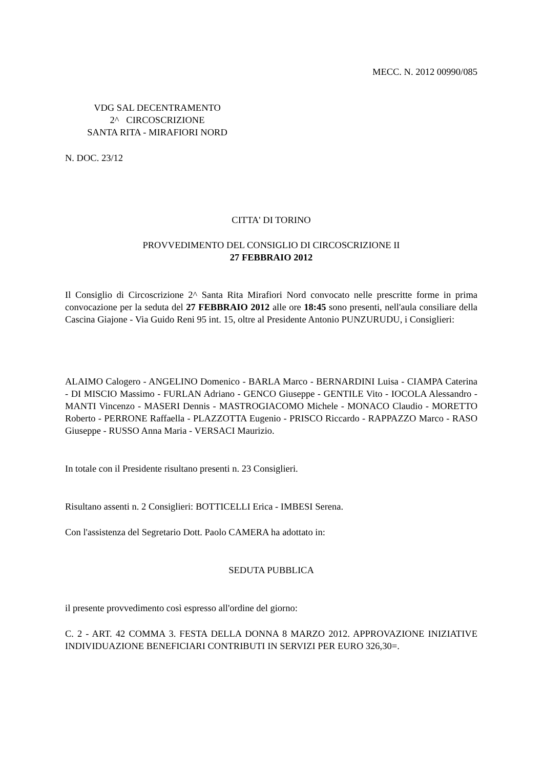MECC. N. 2012 00990/085
VDG SAL DECENTRAMENTO
2^ CIRCOSCRIZIONE
SANTA RITA - MIRAFIORI NORD
N. DOC. 23/12
CITTA' DI TORINO
PROVVEDIMENTO DEL CONSIGLIO DI CIRCOSCRIZIONE II
27 FEBBRAIO 2012
Il Consiglio di Circoscrizione 2^ Santa Rita Mirafiori Nord convocato nelle prescritte forme in prima convocazione per la seduta del 27 FEBBRAIO 2012 alle ore 18:45 sono presenti, nell'aula consiliare della Cascina Giajone - Via Guido Reni 95 int. 15, oltre al Presidente Antonio PUNZURUDU, i Consiglieri:
ALAIMO Calogero - ANGELINO Domenico - BARLA Marco - BERNARDINI Luisa - CIAMPA Caterina - DI MISCIO Massimo - FURLAN Adriano - GENCO Giuseppe - GENTILE Vito - IOCOLA Alessandro - MANTI Vincenzo - MASERI Dennis - MASTROGIACOMO Michele - MONACO Claudio - MORETTO Roberto - PERRONE Raffaella - PLAZZOTTA Eugenio - PRISCO Riccardo - RAPPAZZO Marco - RASO Giuseppe - RUSSO Anna Maria - VERSACI Maurizio.
In totale con il Presidente risultano presenti n. 23 Consiglieri.
Risultano assenti n. 2 Consiglieri: BOTTICELLI Erica - IMBESI Serena.
Con l'assistenza del Segretario Dott. Paolo CAMERA ha adottato in:
SEDUTA PUBBLICA
il presente provvedimento così espresso all'ordine del giorno:
C. 2 - ART. 42 COMMA 3. FESTA DELLA DONNA 8 MARZO 2012. APPROVAZIONE INIZIATIVE INDIVIDUAZIONE BENEFICIARI CONTRIBUTI IN SERVIZI PER EURO 326,30=.